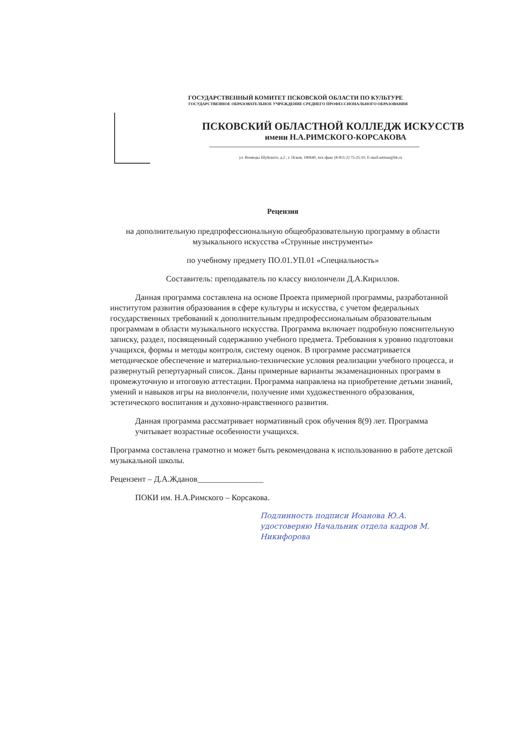ГОСУДАРСТВЕННЫЙ КОМИТЕТ ПСКОВСКОЙ ОБЛАСТИ ПО КУЛЬТУРЕ
ГОСУДАРСТВЕННОЕ ОБРАЗОВАТЕЛЬНОЕ УЧРЕЖДЕНИЕ СРЕДНЕГО ПРОФЕССИОНАЛЬНОГО ОБРАЗОВАНИЯ
ПСКОВСКИЙ ОБЛАСТНОЙ КОЛЛЕДЖ ИСКУССТВ
имени Н.А.РИМСКОГО-КОРСАКОВА
ул. Воеводы Шуйского, д.2 , г. Псков, 180640, тел./факс (8-811-2) 75-25-10, E-mail:artmus@bk.ru
Рецензия
на дополнительную предпрофессиональную общеобразовательную программу в области музыкального искусства «Струнные инструменты»
по учебному предмету ПО.01.УП.01 «Специальность»
Составитель: преподаватель по классу виолончели Д.А.Кириллов.
Данная программа составлена на основе Проекта примерной программы, разработанной институтом развития образования в сфере культуры и искусства, с учетом федеральных государственных требований к дополнительным предпрофессиональным образовательным программам в области музыкального искусства. Программа включает подробную пояснительную записку, раздел, посвященный содержанию учебного предмета. Требования к уровню подготовки учащихся, формы и методы контроля, систему оценок. В программе рассматривается методическое обеспечение и материально-технические условия реализации учебного процесса, и развернутый репертуарный список. Даны примерные варианты экзаменационных программ в промежуточную и итоговую аттестации. Программа направлена на приобретение детьми знаний, умений и навыков игры на виолончели, получение ими художественного образования, эстетического воспитания и духовно-нравственного развития.
Данная программа рассматривает нормативный срок обучения 8(9) лет. Программа учитывает возрастные особенности учащихся.
Программа составлена грамотно и может быть рекомендована к использованию в работе детской музыкальной школы.
Рецензент – Д.А.Жданов________________
ПОКИ им. Н.А.Римского – Корсакова.
Подлинность подписи Иоанова Ю.А. удостоверяю Начальник отдела кадров М. Никифорова